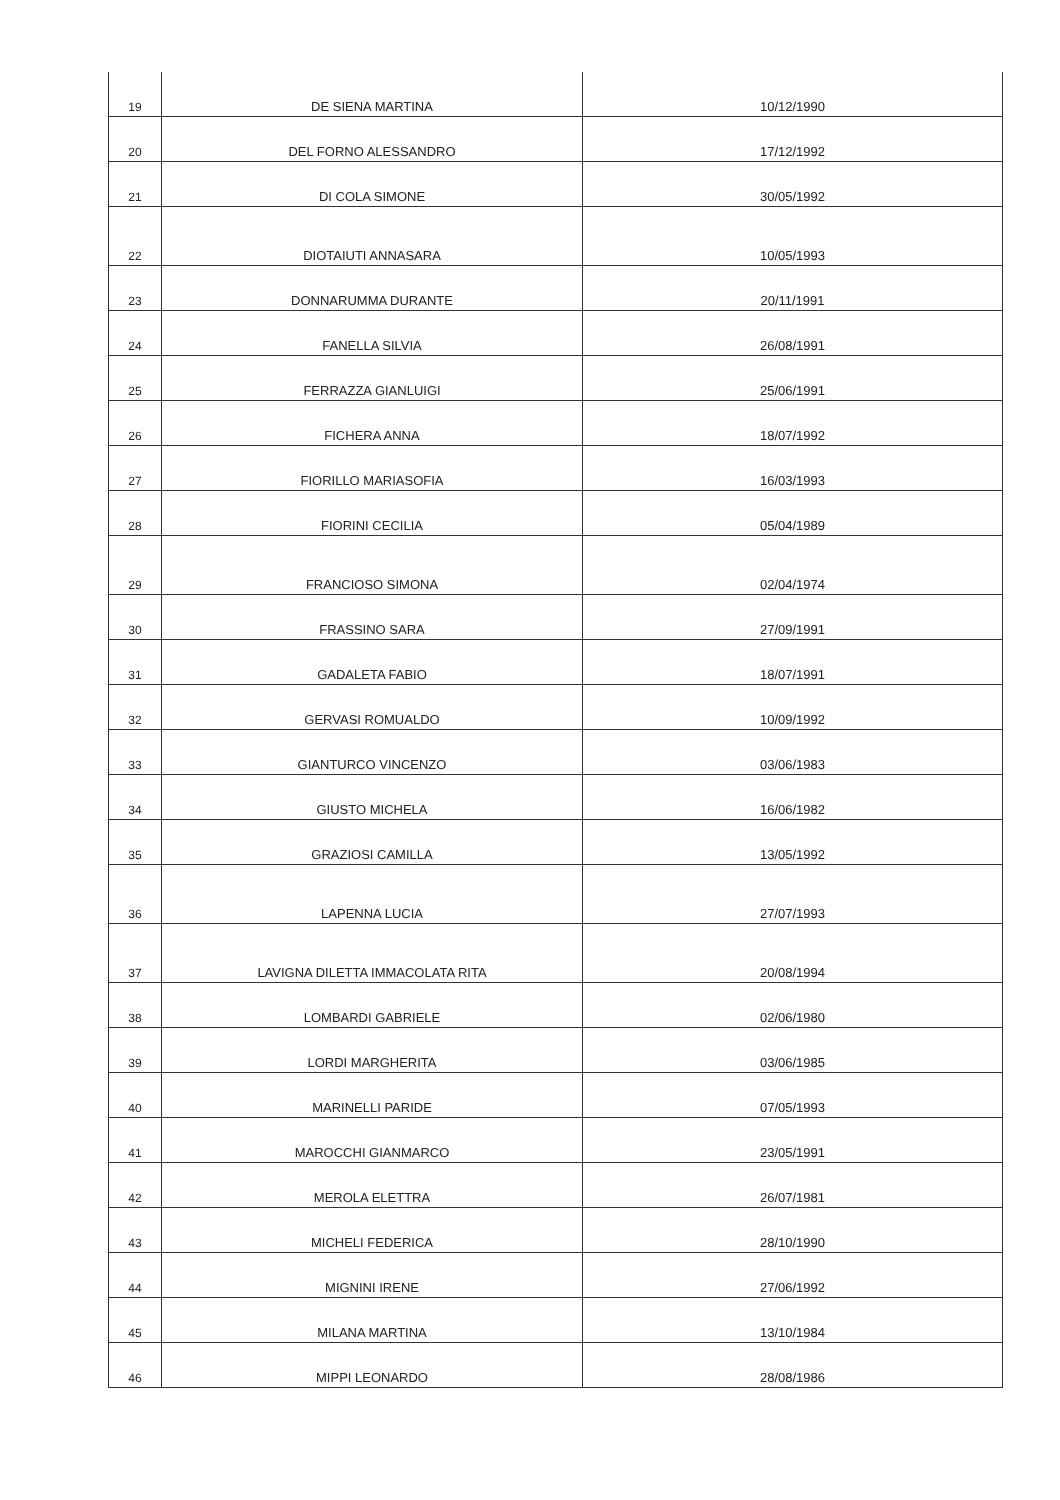| 19 | DE SIENA MARTINA | 10/12/1990 |
| 20 | DEL FORNO ALESSANDRO | 17/12/1992 |
| 21 | DI COLA SIMONE | 30/05/1992 |
| 22 | DIOTAIUTI ANNASARA | 10/05/1993 |
| 23 | DONNARUMMA DURANTE | 20/11/1991 |
| 24 | FANELLA SILVIA | 26/08/1991 |
| 25 | FERRAZZA GIANLUIGI | 25/06/1991 |
| 26 | FICHERA ANNA | 18/07/1992 |
| 27 | FIORILLO MARIASOFIA | 16/03/1993 |
| 28 | FIORINI CECILIA | 05/04/1989 |
| 29 | FRANCIOSO SIMONA | 02/04/1974 |
| 30 | FRASSINO SARA | 27/09/1991 |
| 31 | GADALETA FABIO | 18/07/1991 |
| 32 | GERVASI ROMUALDO | 10/09/1992 |
| 33 | GIANTURCO VINCENZO | 03/06/1983 |
| 34 | GIUSTO MICHELA | 16/06/1982 |
| 35 | GRAZIOSI CAMILLA | 13/05/1992 |
| 36 | LAPENNA LUCIA | 27/07/1993 |
| 37 | LAVIGNA DILETTA IMMACOLATA RITA | 20/08/1994 |
| 38 | LOMBARDI GABRIELE | 02/06/1980 |
| 39 | LORDI MARGHERITA | 03/06/1985 |
| 40 | MARINELLI PARIDE | 07/05/1993 |
| 41 | MAROCCHI GIANMARCO | 23/05/1991 |
| 42 | MEROLA ELETTRA | 26/07/1981 |
| 43 | MICHELI FEDERICA | 28/10/1990 |
| 44 | MIGNINI IRENE | 27/06/1992 |
| 45 | MILANA MARTINA | 13/10/1984 |
| 46 | MIPPI LEONARDO | 28/08/1986 |